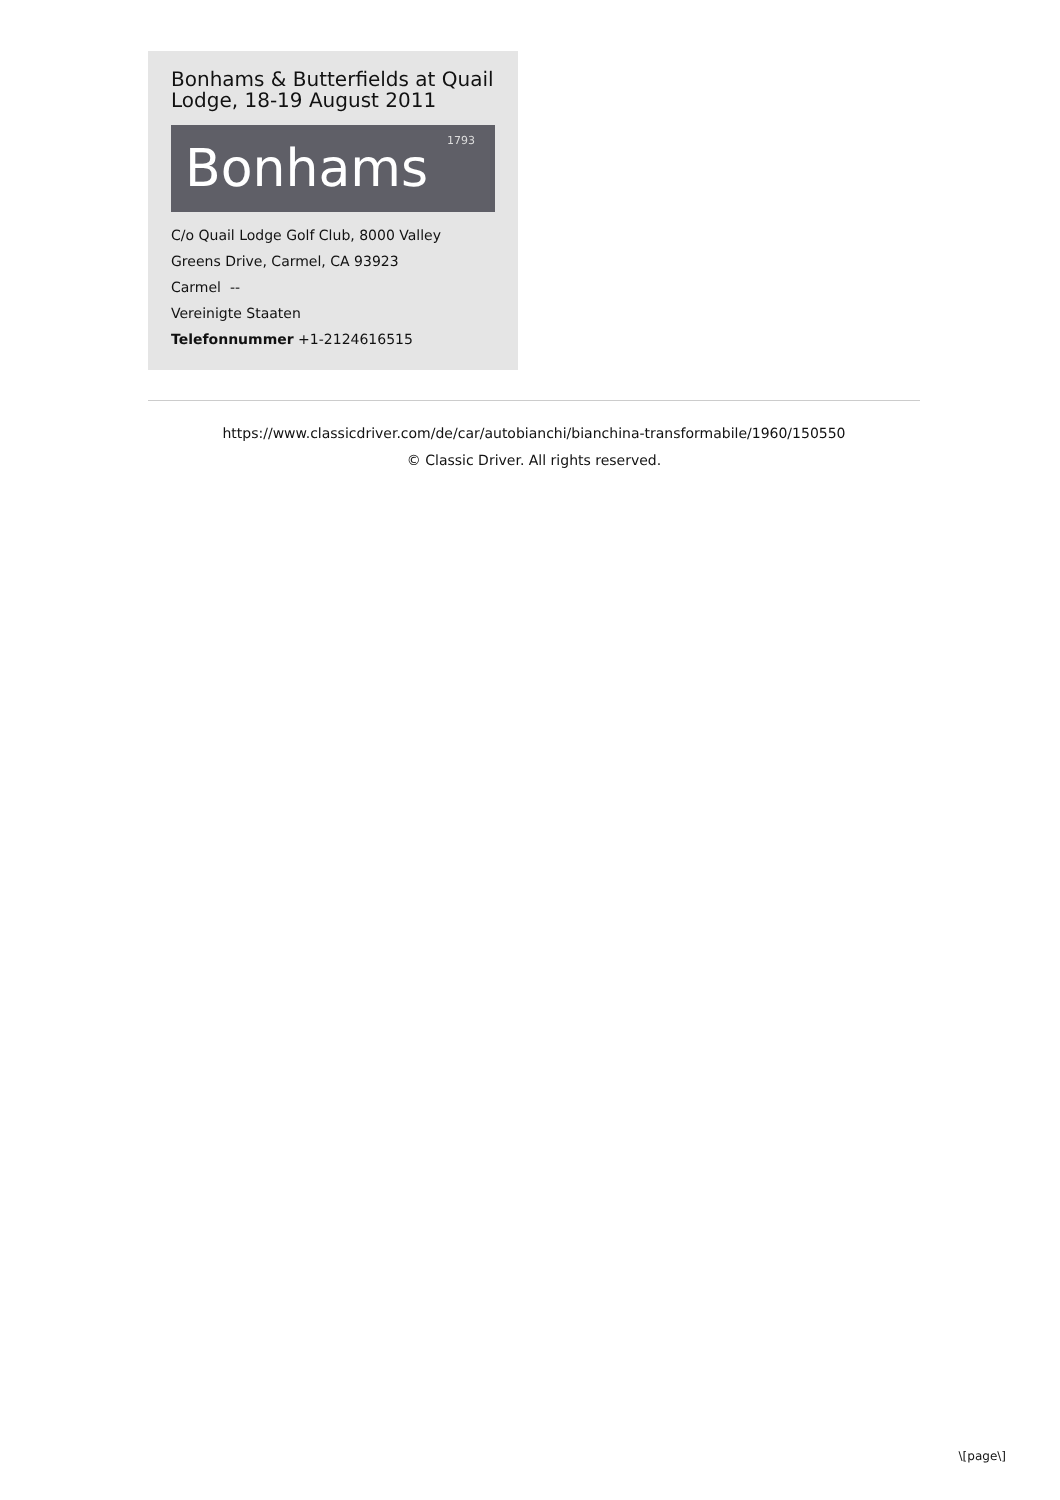Bonhams & Butterfields at Quail Lodge, 18-19 August 2011
Bonhams 1793
C/o Quail Lodge Golf Club, 8000 Valley Greens Drive, Carmel, CA 93923
Carmel --
Vereinigte Staaten
Telefonnummer +1-2124616515
https://www.classicdriver.com/de/car/autobianchi/bianchina-transformabile/1960/150550
© Classic Driver. All rights reserved.
\[page\]